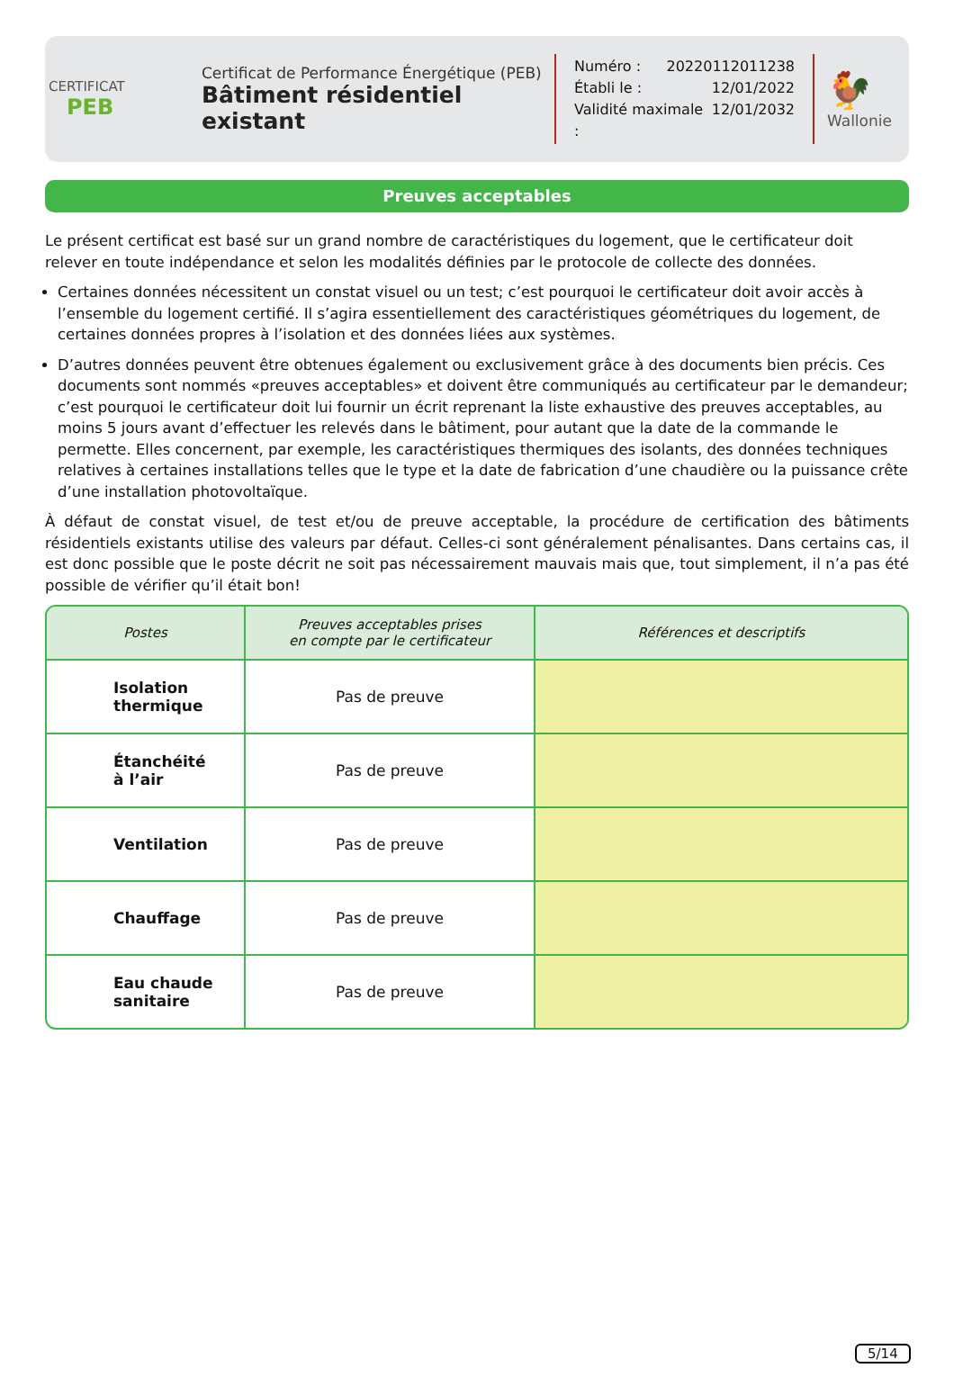CERTIFICAT
PEB
Certificat de Performance Énergétique (PEB)
Bâtiment résidentiel existant
Numéro : 20220112011238
Établi le : 12/01/2022
Validité maximale : 12/01/2032
🐓
Wallonie
Preuves acceptables
Le présent certificat est basé sur un grand nombre de caractéristiques du logement, que le certificateur doit relever en toute indépendance et selon les modalités définies par le protocole de collecte des données.
Certaines données nécessitent un constat visuel ou un test; c’est pourquoi le certificateur doit avoir accès à l’ensemble du logement certifié. Il s’agira essentiellement des caractéristiques géométriques du logement, de certaines données propres à l’isolation et des données liées aux systèmes.
D’autres données peuvent être obtenues également ou exclusivement grâce à des documents bien précis. Ces documents sont nommés «preuves acceptables» et doivent être communiqués au certificateur par le demandeur; c’est pourquoi le certificateur doit lui fournir un écrit reprenant la liste exhaustive des preuves acceptables, au moins 5 jours avant d’effectuer les relevés dans le bâtiment, pour autant que la date de la commande le permette. Elles concernent, par exemple, les caractéristiques thermiques des isolants, des données techniques relatives à certaines installations telles que le type et la date de fabrication d’une chaudière ou la puissance crête d’une installation photovoltaïque.
À défaut de constat visuel, de test et/ou de preuve acceptable, la procédure de certification des bâtiments résidentiels existants utilise des valeurs par défaut. Celles-ci sont généralement pénalisantes. Dans certains cas, il est donc possible que le poste décrit ne soit pas nécessairement mauvais mais que, tout simplement, il n’a pas été possible de vérifier qu’il était bon!
| Postes | Preuves acceptables prises en compte par le certificateur | Références et descriptifs |
| --- | --- | --- |
| Isolation thermique | Pas de preuve | |
| Étanchéité à l’air | Pas de preuve | |
| Ventilation | Pas de preuve | |
| Chauffage | Pas de preuve | |
| Eau chaude sanitaire | Pas de preuve | |
5/14